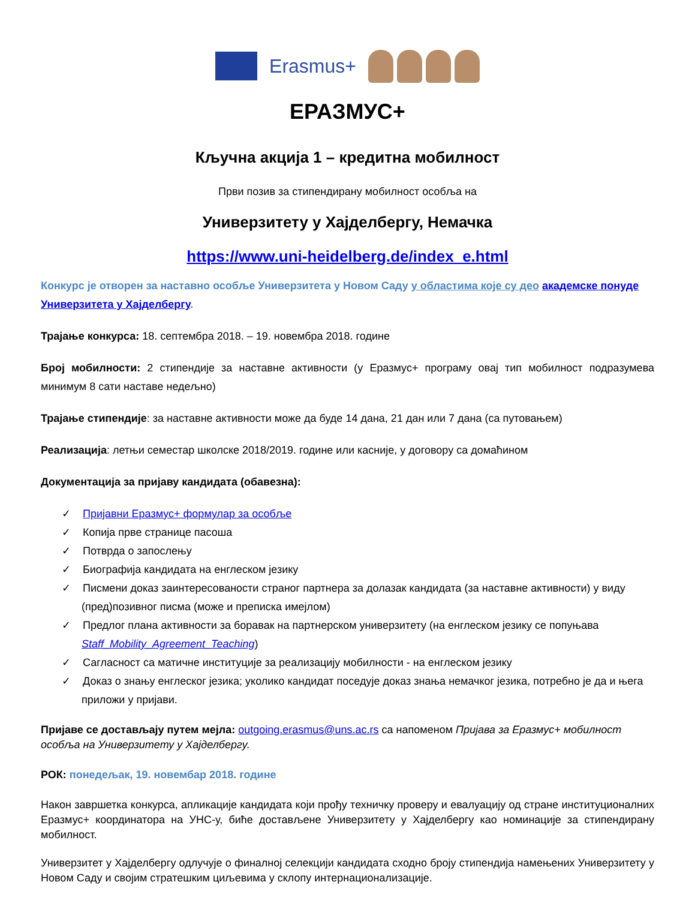Erasmus+
ЕРАЗМУС+
Кључна акција 1 – кредитна мобилност
Први позив за стипендирану мобилност особља на
Универзитету у Хајделбергу, Немачка
https://www.uni-heidelberg.de/index_e.html
Конкурс је отворен за наставно особље Универзитета у Новом Саду у областима које су део академске понуде Универзитета у Хајделбергу.
Трајање конкурса: 18. септембра 2018. – 19. новембра 2018. године
Број мобилности: 2 стипендије за наставне активности (у Еразмус+ програму овај тип мобилност подразумева минимум 8 сати наставе недељно)
Трајање стипендије: за наставне активности може да буде 14 дана, 21 дан или 7 дана (са путовањем)
Реализација: летњи семестар школске 2018/2019. године или касније, у договору са домаћином
Документација за пријаву кандидата (обавезна):
✓ Пријавни Еразмус+ формулар за особље
✓ Копија прве странице пасоша
✓ Потврда о запослењу
✓ Биографија кандидата на енглеском језику
✓ Писмени доказ заинтересованости страног партнера за долазак кандидата (за наставне активности) у виду (пред)позивног писма (може и преписка имејлом)
✓ Предлог плана активности за боравак на партнерском универзитету (на енглеском језику се попуњава Staff_Mobility_Agreement_Teaching)
✓ Сагласност са матичне институције за реализацију мобилности - на енглеском језику
✓ Доказ о знању енглеског језика; уколико кандидат поседује доказ знања немачког језика, потребно је да и њега приложи у пријави.
Пријаве се достављају путем мејла: outgoing.erasmus@uns.ac.rs са напоменом Пријава за Еразмус+ мобилност особља на Универзитету у Хајделбергу.
РОК: понедељак, 19. новембар 2018. године
Након завршетка конкурса, апликације кандидата који прођу техничку проверу и евалуацију од стране институционалних Еразмус+ координатора на УНС-у, биће достављене Универзитету у Хајделбергу као номинације за стипендирану мобилност.
Универзитет у Хајделбергу одлучује о финалној селекцији кандидата сходно броју стипендија намењених Универзитету у Новом Саду и својим стратешким циљевима у склопу интернационализације.